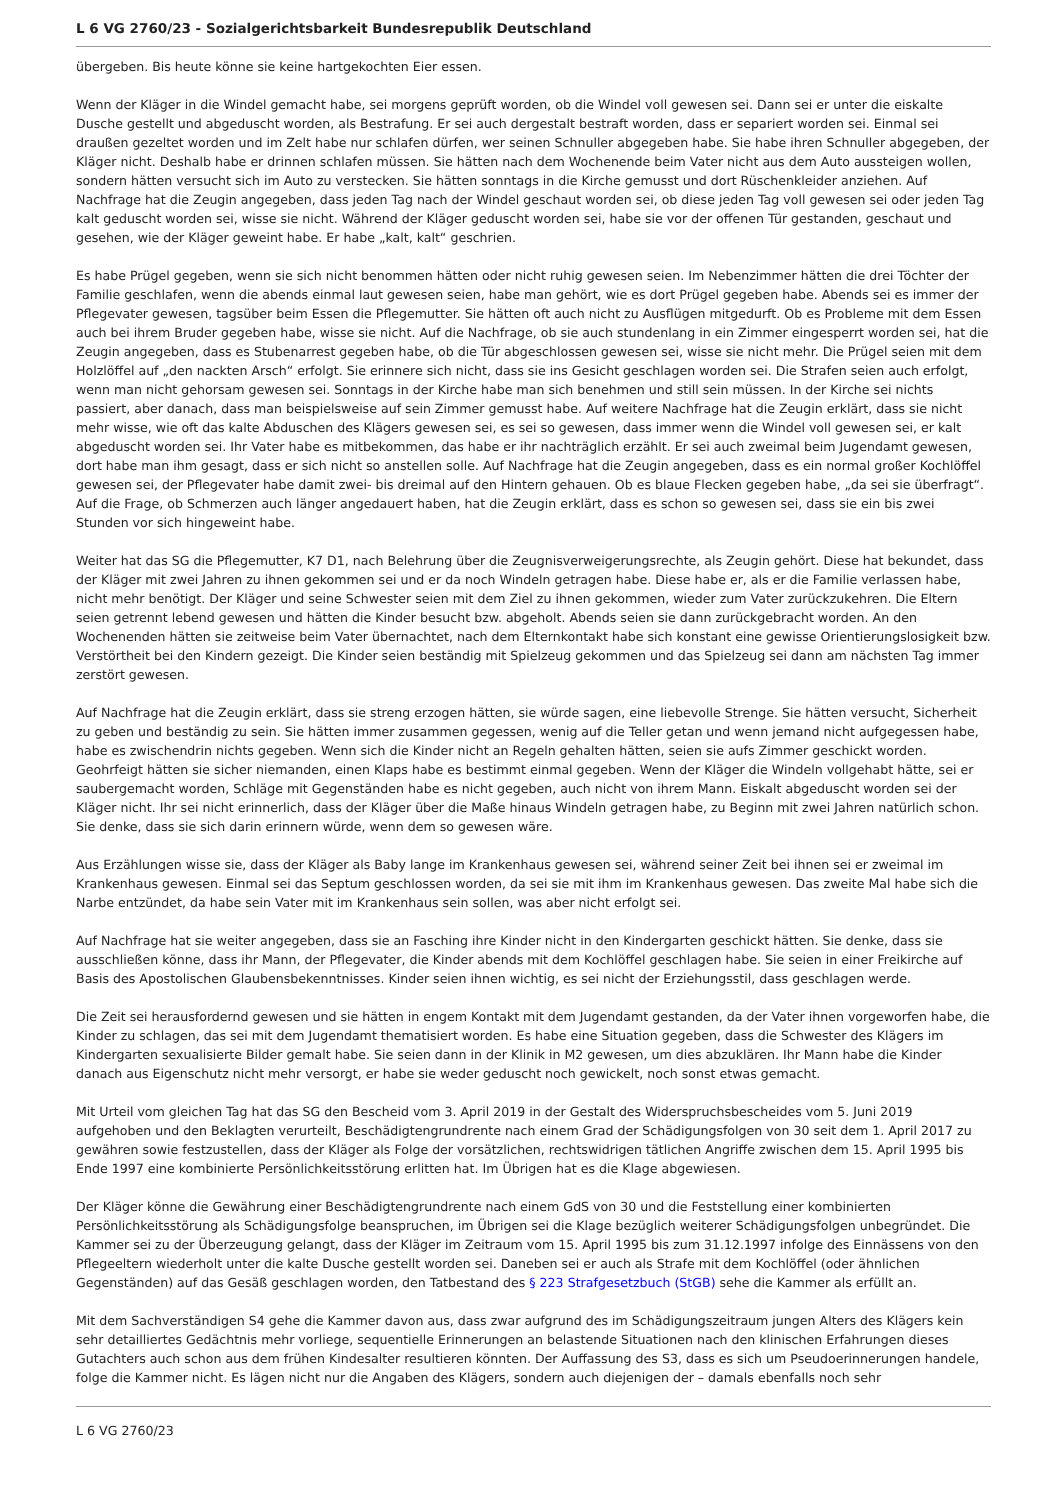L 6 VG 2760/23 - Sozialgerichtsbarkeit Bundesrepublik Deutschland
übergeben. Bis heute könne sie keine hartgekochten Eier essen.
Wenn der Kläger in die Windel gemacht habe, sei morgens geprüft worden, ob die Windel voll gewesen sei. Dann sei er unter die eiskalte Dusche gestellt und abgeduscht worden, als Bestrafung. Er sei auch dergestalt bestraft worden, dass er separiert worden sei. Einmal sei draußen gezeltet worden und im Zelt habe nur schlafen dürfen, wer seinen Schnuller abgegeben habe. Sie habe ihren Schnuller abgegeben, der Kläger nicht. Deshalb habe er drinnen schlafen müssen. Sie hätten nach dem Wochenende beim Vater nicht aus dem Auto aussteigen wollen, sondern hätten versucht sich im Auto zu verstecken. Sie hätten sonntags in die Kirche gemusst und dort Rüschenkleider anziehen. Auf Nachfrage hat die Zeugin angegeben, dass jeden Tag nach der Windel geschaut worden sei, ob diese jeden Tag voll gewesen sei oder jeden Tag kalt geduscht worden sei, wisse sie nicht. Während der Kläger geduscht worden sei, habe sie vor der offenen Tür gestanden, geschaut und gesehen, wie der Kläger geweint habe. Er habe „kalt, kalt“ geschrien.
Es habe Prügel gegeben, wenn sie sich nicht benommen hätten oder nicht ruhig gewesen seien. Im Nebenzimmer hätten die drei Töchter der Familie geschlafen, wenn die abends einmal laut gewesen seien, habe man gehört, wie es dort Prügel gegeben habe. Abends sei es immer der Pflegevater gewesen, tagsüber beim Essen die Pflegemutter. Sie hätten oft auch nicht zu Ausflügen mitgedurft. Ob es Probleme mit dem Essen auch bei ihrem Bruder gegeben habe, wisse sie nicht. Auf die Nachfrage, ob sie auch stundenlang in ein Zimmer eingesperrt worden sei, hat die Zeugin angegeben, dass es Stubenarrest gegeben habe, ob die Tür abgeschlossen gewesen sei, wisse sie nicht mehr. Die Prügel seien mit dem Holzlöffel auf „den nackten Arsch“ erfolgt. Sie erinnere sich nicht, dass sie ins Gesicht geschlagen worden sei. Die Strafen seien auch erfolgt, wenn man nicht gehorsam gewesen sei. Sonntags in der Kirche habe man sich benehmen und still sein müssen. In der Kirche sei nichts passiert, aber danach, dass man beispielsweise auf sein Zimmer gemusst habe. Auf weitere Nachfrage hat die Zeugin erklärt, dass sie nicht mehr wisse, wie oft das kalte Abduschen des Klägers gewesen sei, es sei so gewesen, dass immer wenn die Windel voll gewesen sei, er kalt abgeduscht worden sei. Ihr Vater habe es mitbekommen, das habe er ihr nachträglich erzählt. Er sei auch zweimal beim Jugendamt gewesen, dort habe man ihm gesagt, dass er sich nicht so anstellen solle. Auf Nachfrage hat die Zeugin angegeben, dass es ein normal großer Kochlöffel gewesen sei, der Pflegevater habe damit zwei- bis dreimal auf den Hintern gehauen. Ob es blaue Flecken gegeben habe, „da sei sie überfragt“. Auf die Frage, ob Schmerzen auch länger angedauert haben, hat die Zeugin erklärt, dass es schon so gewesen sei, dass sie ein bis zwei Stunden vor sich hingeweint habe.
Weiter hat das SG die Pflegemutter, K7 D1, nach Belehrung über die Zeugnisverweigerungsrechte, als Zeugin gehört. Diese hat bekundet, dass der Kläger mit zwei Jahren zu ihnen gekommen sei und er da noch Windeln getragen habe. Diese habe er, als er die Familie verlassen habe, nicht mehr benötigt. Der Kläger und seine Schwester seien mit dem Ziel zu ihnen gekommen, wieder zum Vater zurückzukehren. Die Eltern seien getrennt lebend gewesen und hätten die Kinder besucht bzw. abgeholt. Abends seien sie dann zurückgebracht worden. An den Wochenenden hätten sie zeitweise beim Vater übernachtet, nach dem Elternkontakt habe sich konstant eine gewisse Orientierungslosigkeit bzw. Verstörtheit bei den Kindern gezeigt. Die Kinder seien beständig mit Spielzeug gekommen und das Spielzeug sei dann am nächsten Tag immer zerstört gewesen.
Auf Nachfrage hat die Zeugin erklärt, dass sie streng erzogen hätten, sie würde sagen, eine liebevolle Strenge. Sie hätten versucht, Sicherheit zu geben und beständig zu sein. Sie hätten immer zusammen gegessen, wenig auf die Teller getan und wenn jemand nicht aufgegessen habe, habe es zwischendrin nichts gegeben. Wenn sich die Kinder nicht an Regeln gehalten hätten, seien sie aufs Zimmer geschickt worden. Geohrfeigt hätten sie sicher niemanden, einen Klaps habe es bestimmt einmal gegeben. Wenn der Kläger die Windeln vollgehabt hätte, sei er saubergemacht worden, Schläge mit Gegenständen habe es nicht gegeben, auch nicht von ihrem Mann. Eiskalt abgeduscht worden sei der Kläger nicht. Ihr sei nicht erinnerlich, dass der Kläger über die Maße hinaus Windeln getragen habe, zu Beginn mit zwei Jahren natürlich schon. Sie denke, dass sie sich darin erinnern würde, wenn dem so gewesen wäre.
Aus Erzählungen wisse sie, dass der Kläger als Baby lange im Krankenhaus gewesen sei, während seiner Zeit bei ihnen sei er zweimal im Krankenhaus gewesen. Einmal sei das Septum geschlossen worden, da sei sie mit ihm im Krankenhaus gewesen. Das zweite Mal habe sich die Narbe entzündet, da habe sein Vater mit im Krankenhaus sein sollen, was aber nicht erfolgt sei.
Auf Nachfrage hat sie weiter angegeben, dass sie an Fasching ihre Kinder nicht in den Kindergarten geschickt hätten. Sie denke, dass sie ausschließen könne, dass ihr Mann, der Pflegevater, die Kinder abends mit dem Kochlöffel geschlagen habe. Sie seien in einer Freikirche auf Basis des Apostolischen Glaubensbekenntnisses. Kinder seien ihnen wichtig, es sei nicht der Erziehungsstil, dass geschlagen werde.
Die Zeit sei herausfordernd gewesen und sie hätten in engem Kontakt mit dem Jugendamt gestanden, da der Vater ihnen vorgeworfen habe, die Kinder zu schlagen, das sei mit dem Jugendamt thematisiert worden. Es habe eine Situation gegeben, dass die Schwester des Klägers im Kindergarten sexualisierte Bilder gemalt habe. Sie seien dann in der Klinik in M2 gewesen, um dies abzuklären. Ihr Mann habe die Kinder danach aus Eigenschutz nicht mehr versorgt, er habe sie weder geduscht noch gewickelt, noch sonst etwas gemacht.
Mit Urteil vom gleichen Tag hat das SG den Bescheid vom 3. April 2019 in der Gestalt des Widerspruchsbescheides vom 5. Juni 2019 aufgehoben und den Beklagten verurteilt, Beschädigtengrundrente nach einem Grad der Schädigungsfolgen von 30 seit dem 1. April 2017 zu gewähren sowie festzustellen, dass der Kläger als Folge der vorsätzlichen, rechtswidrigen tätlichen Angriffe zwischen dem 15. April 1995 bis Ende 1997 eine kombinierte Persönlichkeitsstörung erlitten hat. Im Übrigen hat es die Klage abgewiesen.
Der Kläger könne die Gewährung einer Beschädigtengrundrente nach einem GdS von 30 und die Feststellung einer kombinierten Persönlichkeitsstörung als Schädigungsfolge beanspruchen, im Übrigen sei die Klage bezüglich weiterer Schädigungsfolgen unbegründet. Die Kammer sei zu der Überzeugung gelangt, dass der Kläger im Zeitraum vom 15. April 1995 bis zum 31.12.1997 infolge des Einnässens von den Pflegeeltern wiederholt unter die kalte Dusche gestellt worden sei. Daneben sei er auch als Strafe mit dem Kochlöffel (oder ähnlichen Gegenständen) auf das Gesäß geschlagen worden, den Tatbestand des § 223 Strafgesetzbuch (StGB) sehe die Kammer als erfüllt an.
Mit dem Sachverständigen S4 gehe die Kammer davon aus, dass zwar aufgrund des im Schädigungszeitraum jungen Alters des Klägers kein sehr detailliertes Gedächtnis mehr vorliege, sequentielle Erinnerungen an belastende Situationen nach den klinischen Erfahrungen dieses Gutachters auch schon aus dem frühen Kindesalter resultieren könnten. Der Auffassung des S3, dass es sich um Pseudoerinnerungen handele, folge die Kammer nicht. Es lägen nicht nur die Angaben des Klägers, sondern auch diejenigen der – damals ebenfalls noch sehr
L 6 VG 2760/23